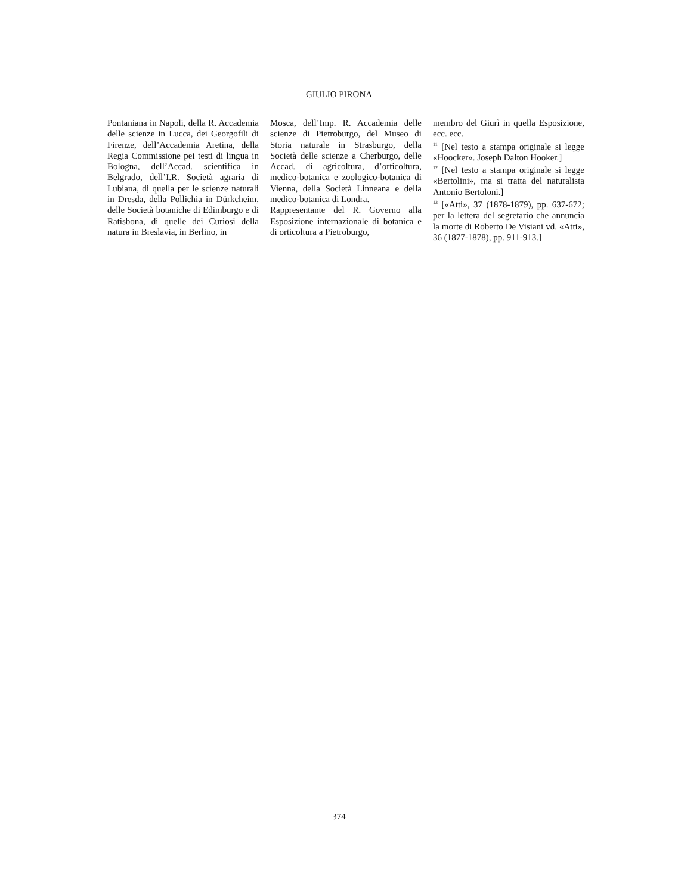GIULIO PIRONA
Pontaniana in Napoli, della R. Accademia delle scienze in Lucca, dei Georgofili di Firenze, dell’Accademia Aretina, della Regia Commissione pei testi di lingua in Bologna, dell’Accad. scientifica in Belgrado, dell’I.R. Società agraria di Lubiana, di quella per le scienze naturali in Dresda, della Pollichia in Dürkcheim, delle Società botaniche di Edimburgo e di Ratisbona, di quelle dei Curiosi della natura in Breslavia, in Berlino, in
Mosca, dell’Imp. R. Accademia delle scienze di Pietroburgo, del Museo di Storia naturale in Strasburgo, della Società delle scienze a Cherburgo, delle Accad. di agricoltura, d’orticoltura, medico-botanica e zoologico-botanica di Vienna, della Società Linneana e della medico-botanica di Londra.
Rappresentante del R. Governo alla Esposizione internazionale di botanica e di orticoltura a Pietroburgo,
membro del Giurì in quella Esposizione, ecc. ecc.
<sup>11</sup> [Nel testo a stampa originale si legge «Hoocker». Joseph Dalton Hooker.]
<sup>12</sup> [Nel testo a stampa originale si legge «Bertolini», ma si tratta del naturalista Antonio Bertoloni.]
<sup>13</sup> [«Atti», 37 (1878-1879), pp. 637-672; per la lettera del segretario che annuncia la morte di Roberto De Visiani vd. «Atti», 36 (1877-1878), pp. 911-913.]
374